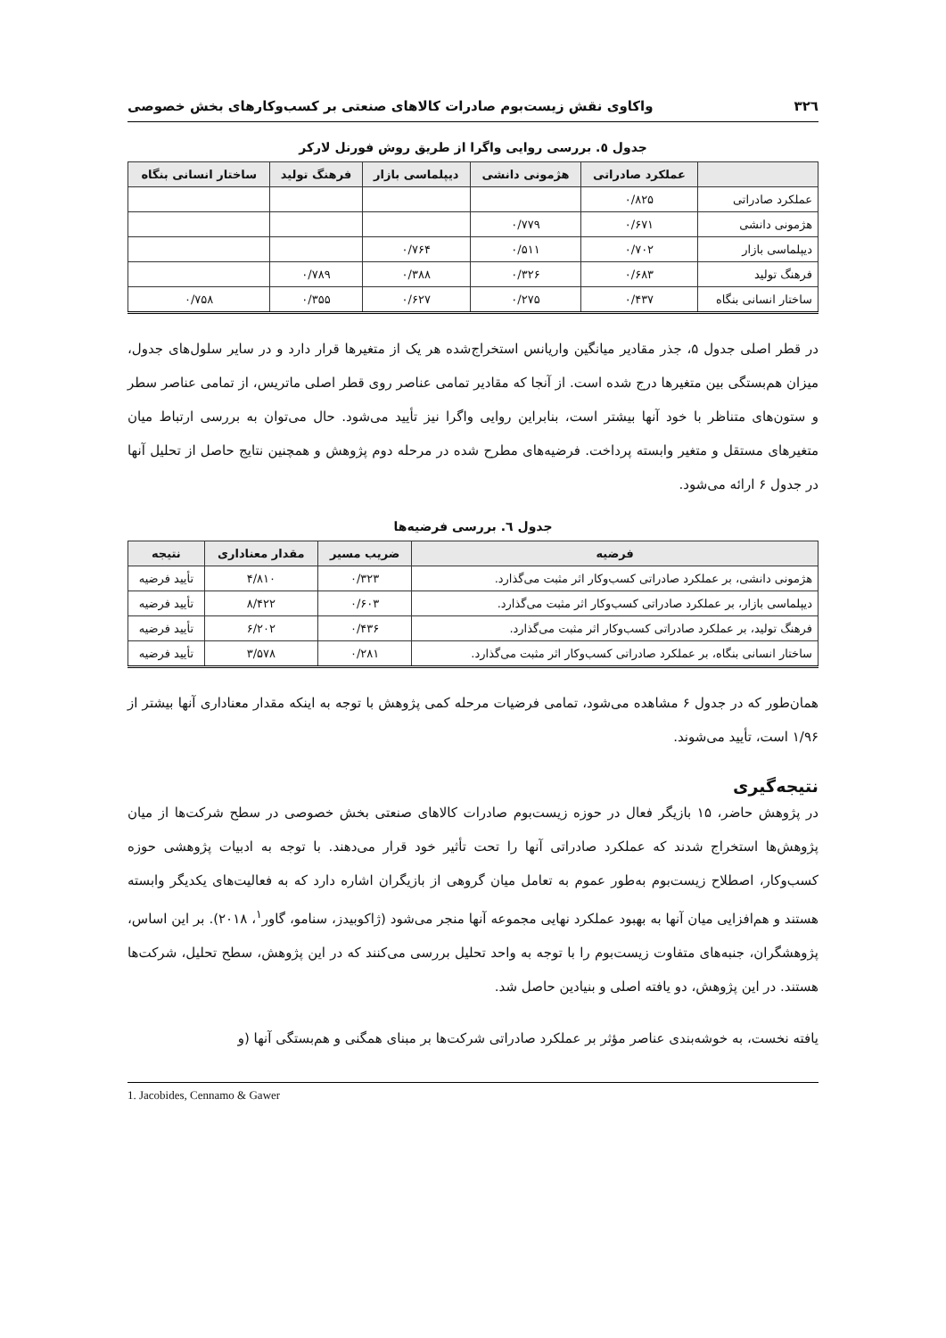۳۲٦ واکاوی نقش زیست‌بوم صادرات کالاهای صنعتی بر کسب‌وکارهای بخش خصوصی
جدول ٥. بررسی روایی واگرا از طریق روش فورنل لارکر
| | عملکرد صادراتی | هژمونی دانشی | دیپلماسی بازار | فرهنگ تولید | ساختار انسانی بنگاه |
| --- | --- | --- | --- | --- | --- |
| عملکرد صادراتی | ۰/۸۲۵ | | | | |
| هژمونی دانشی | ۰/۶۷۱ | ۰/۷۷۹ | | | |
| دیپلماسی بازار | ۰/۷۰۲ | ۰/۵۱۱ | ۰/۷۶۴ | | |
| فرهنگ تولید | ۰/۶۸۳ | ۰/۳۲۶ | ۰/۳۸۸ | ۰/۷۸۹ | |
| ساختار انسانی بنگاه | ۰/۴۳۷ | ۰/۲۷۵ | ۰/۶۲۷ | ۰/۳۵۵ | ۰/۷۵۸ |
در قطر اصلی جدول ۵، جذر مقادیر میانگین واریانس استخراج‌شده هر یک از متغیرها قرار دارد و در سایر سلول‌های جدول، میزان هم‌بستگی بین متغیرها درج شده است. از آنجا که مقادیر تمامی عناصر روی قطر اصلی ماتریس، از تمامی عناصر سطر و ستون‌های متناظر با خود آنها بیشتر است، بنابراین روایی واگرا نیز تأیید می‌شود. حال می‌توان به بررسی ارتباط میان متغیرهای مستقل و متغیر وابسته پرداخت. فرضیه‌های مطرح شده در مرحله دوم پژوهش و همچنین نتایج حاصل از تحلیل آنها در جدول ۶ ارائه می‌شود.
جدول ٦. بررسی فرضیه‌ها
| فرضیه | ضریب مسیر | مقدار معناداری | نتیجه |
| --- | --- | --- | --- |
| هژمونی دانشی، بر عملکرد صادراتی کسب‌وکار اثر مثبت می‌گذارد. | ۰/۳۲۳ | ۴/۸۱۰ | تأیید فرضیه |
| دیپلماسی بازار، بر عملکرد صادراتی کسب‌وکار اثر مثبت می‌گذارد. | ۰/۶۰۳ | ۸/۴۲۲ | تأیید فرضیه |
| فرهنگ تولید، بر عملکرد صادراتی کسب‌وکار اثر مثبت می‌گذارد. | ۰/۴۳۶ | ۶/۲۰۲ | تأیید فرضیه |
| ساختار انسانی بنگاه، بر عملکرد صادراتی کسب‌وکار اثر مثبت می‌گذارد. | ۰/۲۸۱ | ۳/۵۷۸ | تأیید فرضیه |
همان‌طور که در جدول ۶ مشاهده می‌شود، تمامی فرضیات مرحله کمی پژوهش با توجه به اینکه مقدار معناداری آنها بیشتر از ۱/۹۶ است، تأیید می‌شوند.
نتیجه‌گیری
در پژوهش حاضر، ۱۵ بازیگر فعال در حوزه زیست‌بوم صادرات کالاهای صنعتی بخش خصوصی در سطح شرکت‌ها از میان پژوهش‌ها استخراج شدند که عملکرد صادراتی آنها را تحت تأثیر خود قرار می‌دهند. با توجه به ادبیات پژوهشی حوزه کسب‌وکار، اصطلاح زیست‌بوم به‌طور عموم به تعامل میان گروهی از بازیگران اشاره دارد که به فعالیت‌های یکدیگر وابسته هستند و هم‌افزایی میان آنها به بهبود عملکرد نهایی مجموعه آنها منجر می‌شود (ژاکوبیدز، سنامو، گاور<sup>۱</sup>، ۲۰۱۸). بر این اساس، پژوهشگران، جنبه‌های متفاوت زیست‌بوم را با توجه به واحد تحلیل بررسی می‌کنند که در این پژوهش، سطح تحلیل، شرکت‌ها هستند. در این پژوهش، دو یافته اصلی و بنیادین حاصل شد.
یافته نخست، به خوشه‌بندی عناصر مؤثر بر عملکرد صادراتی شرکت‌ها بر مبنای همگنی و هم‌بستگی آنها (و
1. Jacobides, Cennamo & Gawer